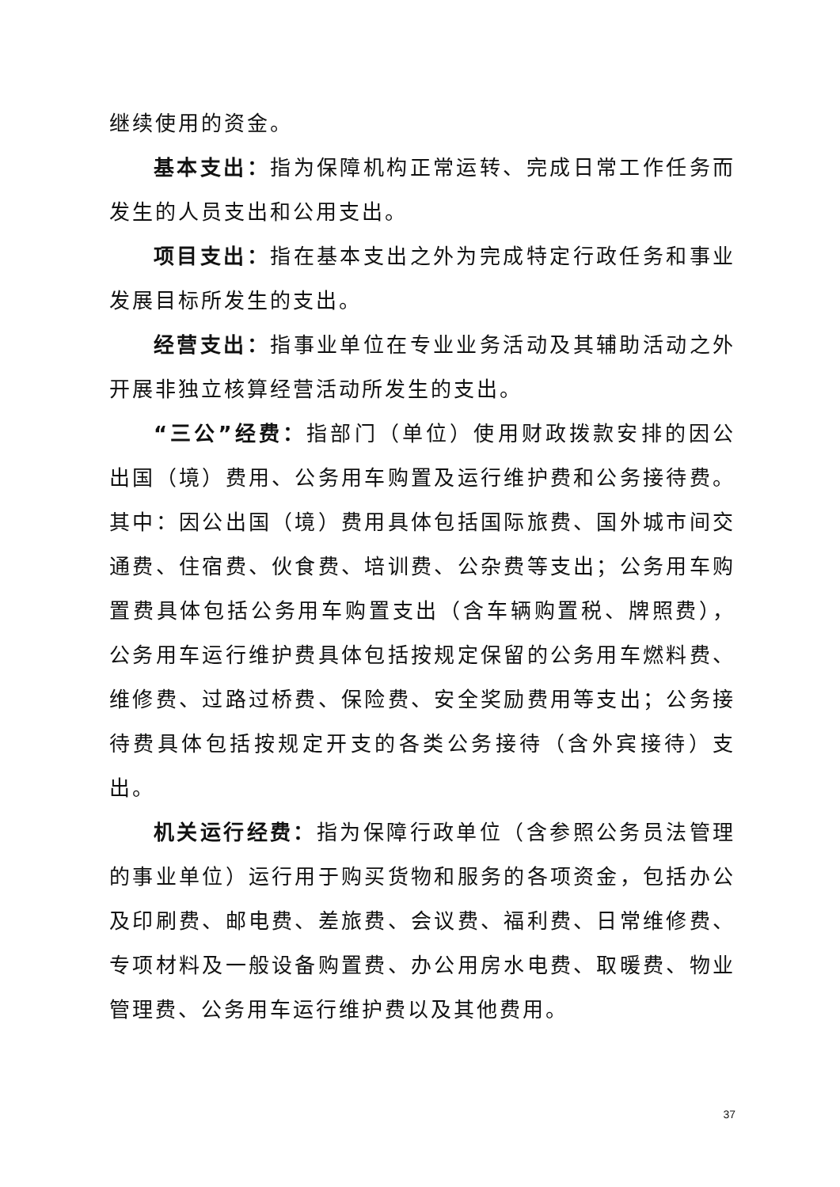继续使用的资金。
基本支出：指为保障机构正常运转、完成日常工作任务而发生的人员支出和公用支出。
项目支出：指在基本支出之外为完成特定行政任务和事业发展目标所发生的支出。
经营支出：指事业单位在专业业务活动及其辅助活动之外开展非独立核算经营活动所发生的支出。
“三公”经费：指部门（单位）使用财政拨款安排的因公出国（境）费用、公务用车购置及运行维护费和公务接待费。其中：因公出国（境）费用具体包括国际旅费、国外城市间交通费、住宿费、伙食费、培训费、公杂费等支出；公务用车购置费具体包括公务用车购置支出（含车辆购置税、牌照费），公务用车运行维护费具体包括按规定保留的公务用车燃料费、维修费、过路过桥费、保险费、安全奖励费用等支出；公务接待费具体包括按规定开支的各类公务接待（含外宾接待）支出。
机关运行经费：指为保障行政单位（含参照公务员法管理的事业单位）运行用于购买货物和服务的各项资金，包括办公及印刷费、邮电费、差旅费、会议费、福利费、日常维修费、专项材料及一般设备购置费、办公用房水电费、取暖费、物业管理费、公务用车运行维护费以及其他费用。
37